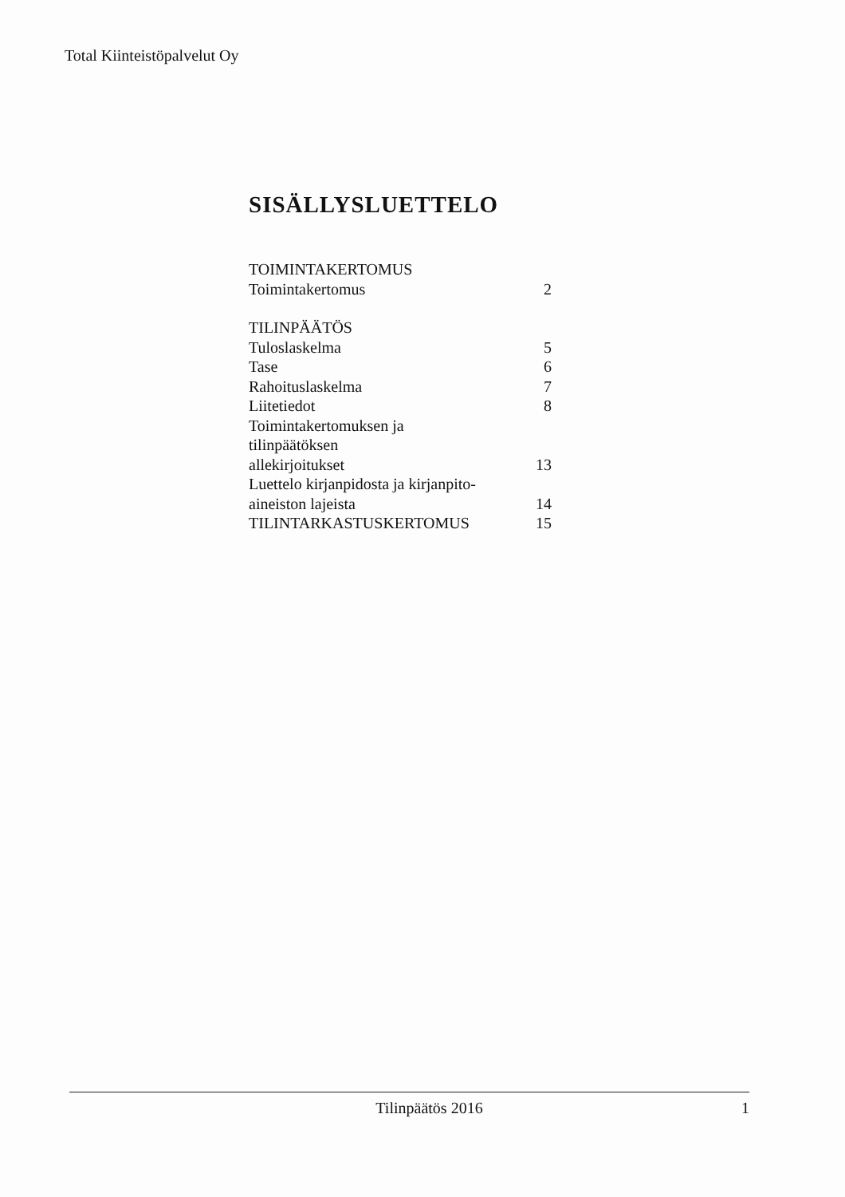Total Kiinteistöpalvelut Oy
SISÄLLYSLUETTELO
| TOIMINTAKERTOMUS | |
| Toimintakertomus | 2 |
| TILINPÄÄTÖS | |
| Tuloslaskelma | 5 |
| Tase | 6 |
| Rahoituslaskelma | 7 |
| Liitetiedot | 8 |
| Toimintakertomuksen ja tilinpäätöksen allekirjoitukset | 13 |
| Luettelo kirjanpidosta ja kirjanpito- aineiston lajeista | 14 |
| TILINTARKASTUSKERTOMUS | 15 |
Tilinpäätös 2016 1